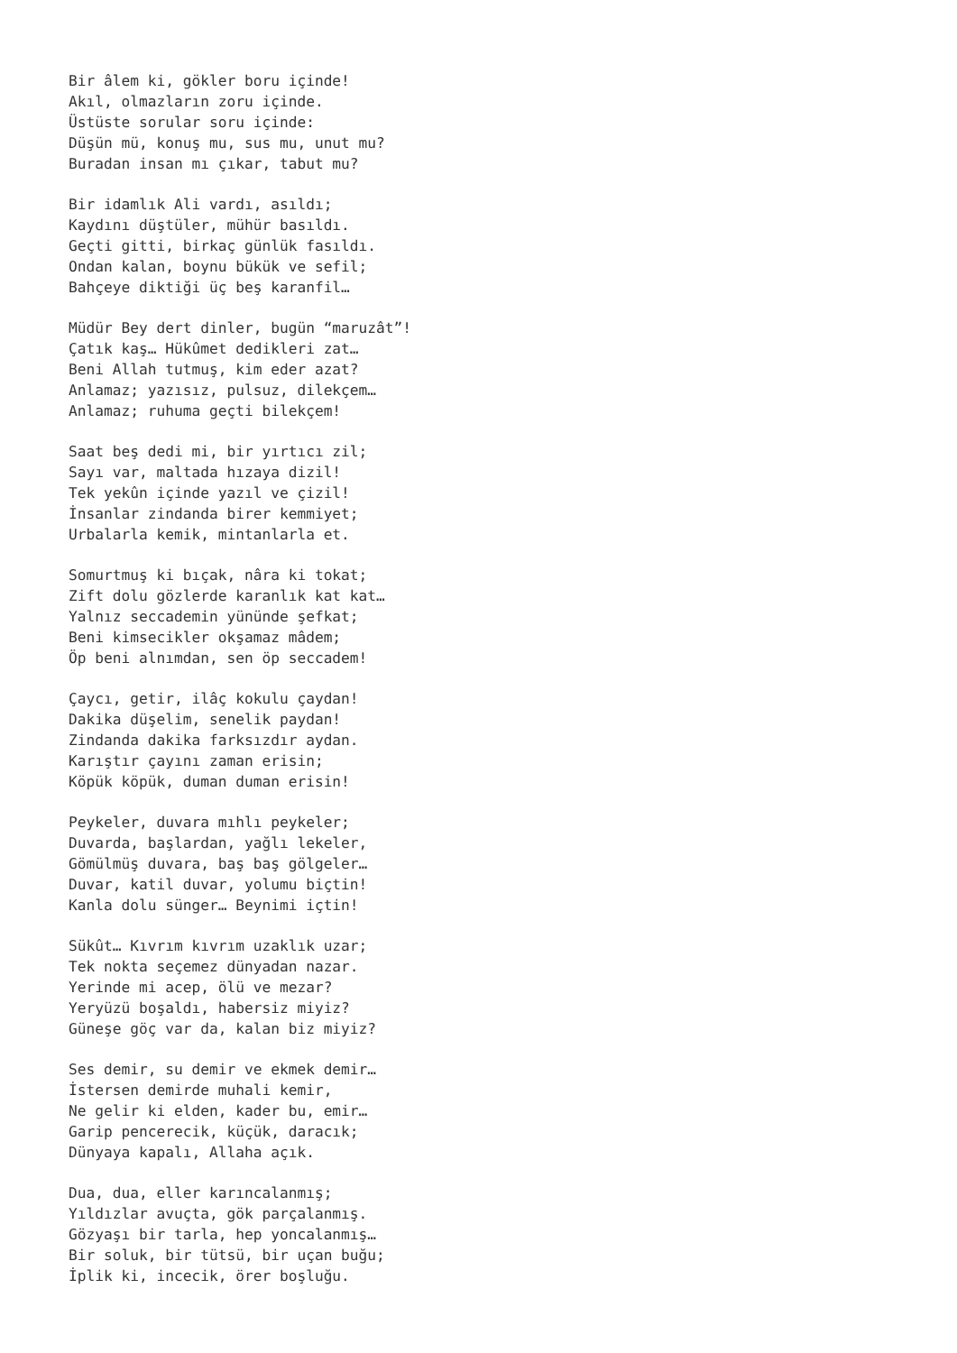Bir âlem ki, gökler boru içinde! Akıl, olmazların zoru içinde. Üstüste sorular soru içinde: Düşün mü, konuş mu, sus mu, unut mu? Buradan insan mı çıkar, tabut mu?
Bir idamlık Ali vardı, asıldı; Kaydını düştüler, mühür basıldı. Geçti gitti, birkaç günlük fasıldı. Ondan kalan, boynu bükük ve sefil; Bahçeye diktiği üç beş karanfil…
Müdür Bey dert dinler, bugün “maruzât”! Çatık kaş… Hükûmet dedikleri zat… Beni Allah tutmuş, kim eder azat? Anlamaz; yazısız, pulsuz, dilekçem… Anlamaz; ruhuma geçti bilekçem!
Saat beş dedi mi, bir yırtıcı zil; Sayı var, maltada hızaya dizil! Tek yekûn içinde yazıl ve çizil! İnsanlar zindanda birer kemmiyet; Urbalarla kemik, mintanlarla et.
Somurtmuş ki bıçak, nâra ki tokat; Zift dolu gözlerde karanlık kat kat… Yalnız seccademin yününde şefkat; Beni kimsecikler okşamaz mâdem; Öp beni alnımdan, sen öp seccadem!
Çaycı, getir, ilâç kokulu çaydan! Dakika düşelim, senelik paydan! Zindanda dakika farksızdır aydan. Karıştır çayını zaman erisin; Köpük köpük, duman duman erisin!
Peykeler, duvara mıhlı peykeler; Duvarda, başlardan, yağlı lekeler, Gömülmüş duvara, baş baş gölgeler… Duvar, katil duvar, yolumu biçtin! Kanla dolu sünger… Beynimi içtin!
Sükût… Kıvrım kıvrım uzaklık uzar; Tek nokta seçemez dünyadan nazar. Yerinde mi acep, ölü ve mezar? Yeryüzü boşaldı, habersiz miyiz? Güneşe göç var da, kalan biz miyiz?
Ses demir, su demir ve ekmek demir… İstersen demirde muhali kemir, Ne gelir ki elden, kader bu, emir… Garip pencerecik, küçük, daracık; Dünyaya kapalı, Allaha açık.
Dua, dua, eller karıncalanmış; Yıldızlar avuçta, gök parçalanmış. Gözyaşı bir tarla, hep yoncalanmış… Bir soluk, bir tütsü, bir uçan buğu; İplik ki, incecik, örer boşluğu.